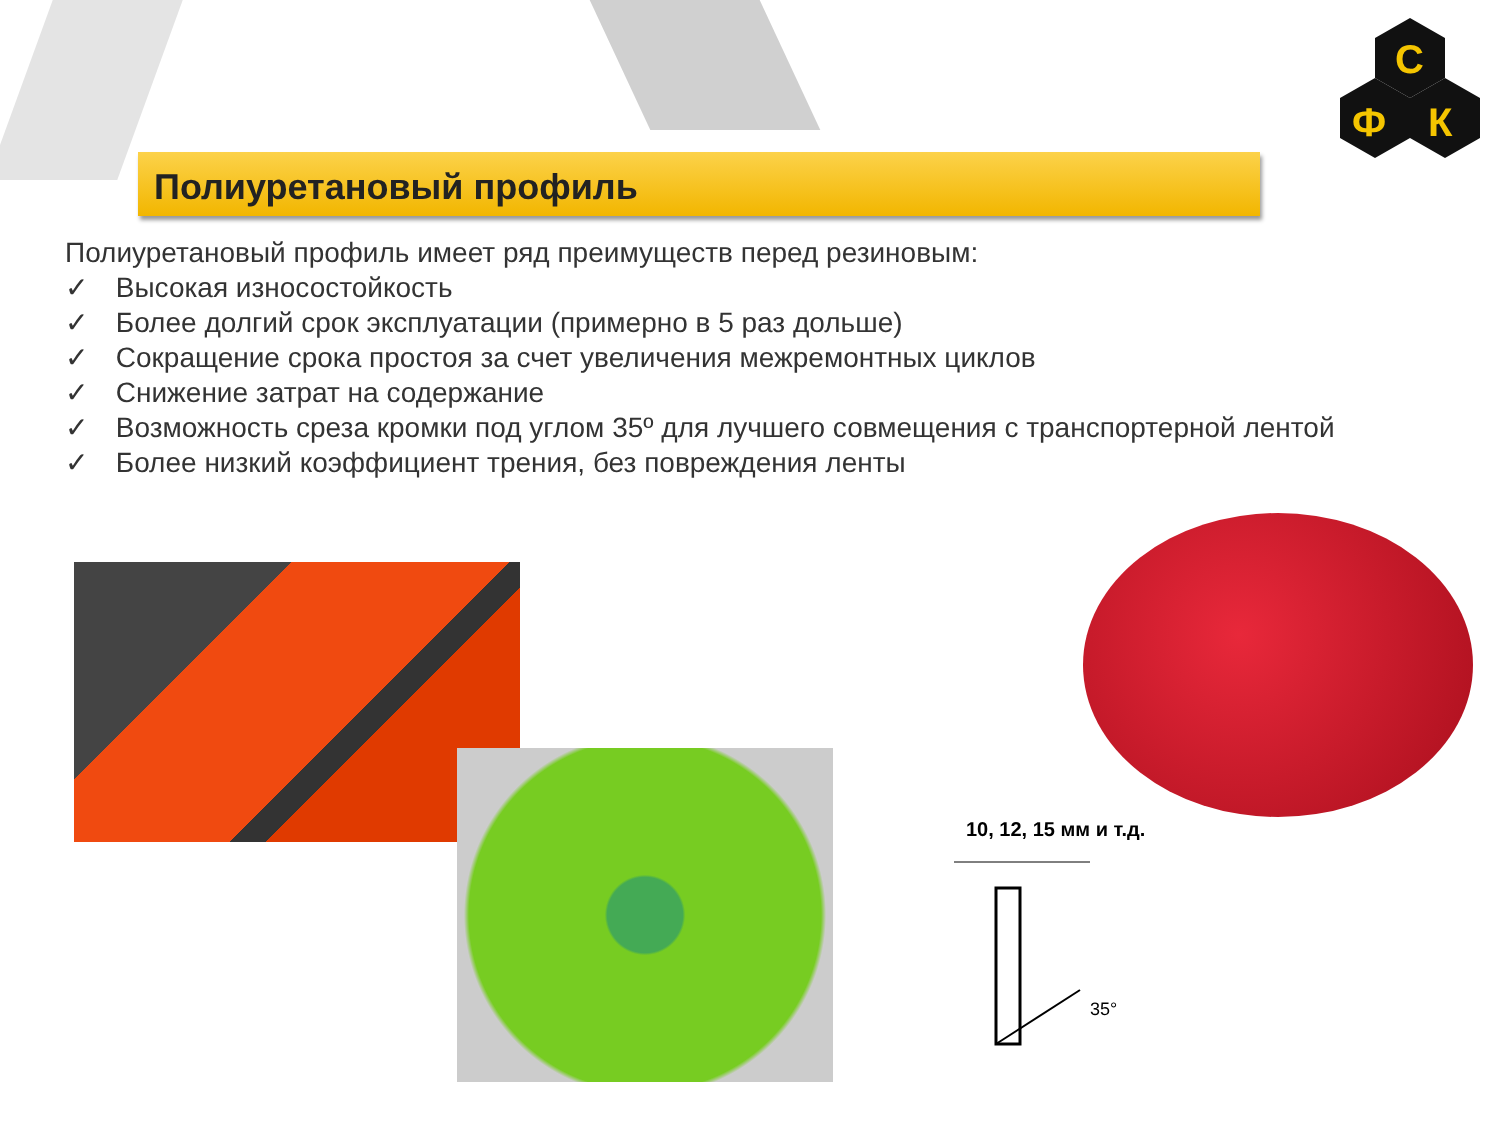С
Ф
К
Полиуретановый профиль
Полиуретановый профиль имеет ряд преимуществ перед резиновым:
✓ Высокая износостойкость
✓ Более долгий срок эксплуатации (примерно в 5 раз дольше)
✓ Сокращение срока простоя за счет увеличения межремонтных циклов
✓ Снижение затрат на содержание
✓ Возможность среза кромки под углом 35º для лучшего совмещения с транспортерной лентой
✓ Более низкий коэффициент трения, без повреждения ленты
10, 12, 15 мм и т.д.
35°